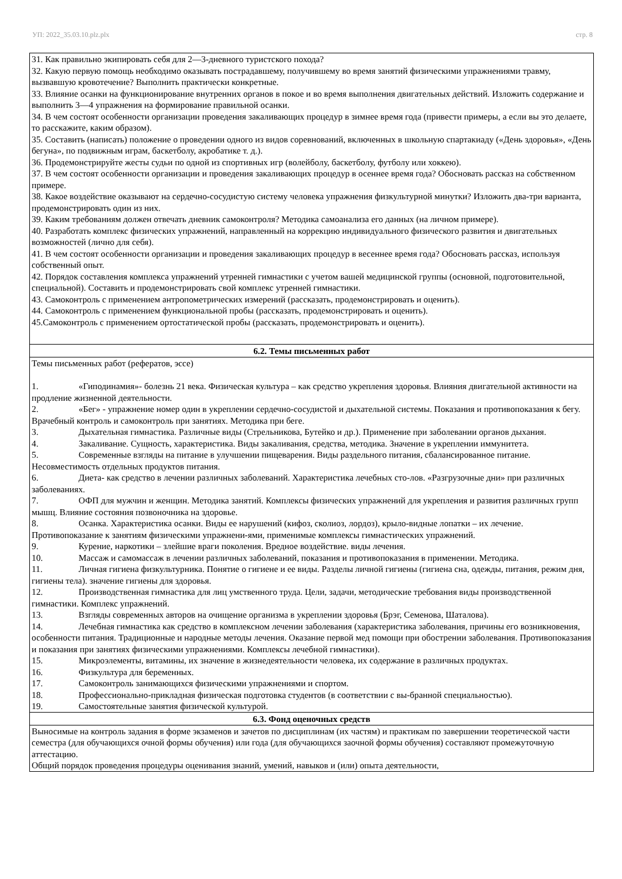УП: 2022_35.03.10.plz.plx стр. 8
| 31. Как правильно экипировать себя для 2—3-дневного туристского похода? 32. Какую первую помощь необходимо оказывать пострадавшему, получившему во время занятий физическими упражнениями травму, вызвавшую кровотечение? Выполнить практически конкретные. 33. Влияние осанки на функционирование внутренних органов в покое и во время выполнения двигательных действий. Изложить содержание и выполнить 3—4 упражнения на формирование правильной осанки. 34. В чем состоят особенности организации проведения закаливающих процедур в зимнее время года (привести примеры, а если вы это делаете, то расскажите, каким образом). 35. Составить (написать) положение о проведении одного из видов соревнований, включенных в школьную спартакиаду («День здоровья», «День бегуна», по подвижным играм, баскетболу, акробатике т. д.). 36. Продемонстрируйте жесты судьи по одной из спортивных игр (волейболу, баскетболу, футболу или хоккею). 37. В чем состоят особенности организации и проведения закаливающих процедур в осеннее время года? Обосновать рассказ на собственном примере. 38. Какое воздействие оказывают на сердечно-сосудистую систему человека упражнения физкультурной минутки? Изложить два-три варианта, продемонстрировать один из них. 39. Каким требованиям должен отвечать дневник самоконтроля? Методика самоанализа его данных (на личном примере). 40. Разработать комплекс физических упражнений, направленный на коррекцию индивидуального физического развития и двигательных возможностей (лично для себя). 41. В чем состоят особенности организации и проведения закаливающих процедур в весеннее время года? Обосновать рассказ, используя собственный опыт. 42. Порядок составления комплекса упражнений утренней гимнастики с учетом вашей медицинской группы (основной, подготовительной, специальной). Составить и продемонстрировать свой комплекс утренней гимнастики. 43. Самоконтроль с применением антропометрических измерений (рассказать, продемонстрировать и оценить). 44. Самоконтроль с применением функциональной пробы (рассказать, продемонстрировать и оценить). 45.Самоконтроль с применением ортостатической пробы (рассказать, продемонстрировать и оценить). |
| 6.2. Темы письменных работ |
| Темы письменных работ (рефератов, эссе) 1. «Гиподинамия»- болезнь 21 века. Физическая культура – как средство укрепления здоровья. Влияния двигательной активности на продление жизненной деятельности. 2. «Бег» - упражнение номер один в укреплении сердечно-сосудистой и дыхательной системы. Показания и противопоказания к бегу. Врачебный контроль и самоконтроль при занятиях. Методика при беге. 3. Дыхательная гимнастика. Различные виды (Стрельникова, Бутейко и др.). Применение при заболевании органов дыхания. 4. Закаливание. Сущность, характеристика. Виды закаливания, средства, методика. Значение в укреплении иммунитета. 5. Современные взгляды на питание в улучшении пищеварения. Виды раздельного питания, сбалансированное питание. Несовместимость отдельных продуктов питания. 6. Диета- как средство в лечении различных заболеваний. Характеристика лечебных сто-лов. «Разгрузочные дни» при различных заболеваниях. 7. ОФП для мужчин и женщин. Методика занятий. Комплексы физических упражнений для укрепления и развития различных групп мышц. Влияние состояния позвоночника на здоровье. 8. Осанка. Характеристика осанки. Виды ее нарушений (кифоз, сколиоз, лордоз), крыло-видные лопатки – их лечение. Противопоказание к занятиям физическими упражнени-ями, применимые комплексы гимнастических упражнений. 9. Курение, наркотики – злейшие враги поколения. Вредное воздействие. виды лечения. 10. Массаж и самомассаж в лечении различных заболеваний, показания и противопоказания в применении. Методика. 11. Личная гигиена физкультурника. Понятие о гигиене и ее виды. Разделы личной гигиены (гигиена сна, одежды, питания, режим дня, гигиены тела). значение гигиены для здоровья. 12. Производственная гимнастика для лиц умственного труда. Цели, задачи, методические требования виды производственной гимнастики. Комплекс упражнений. 13. Взгляды современных авторов на очищение организма в укреплении здоровья (Брэг, Семенова, Шаталова). 14. Лечебная гимнастика как средство в комплексном лечении заболевания (характеристика заболевания, причины его возникновения, особенности питания. Традиционные и народные методы лечения. Оказание первой мед помощи при обострении заболевания. Противопоказания и показания при занятиях физическими упражнениями. Комплексы лечебной гимнастики). 15. Микроэлементы, витамины, их значение в жизнедеятельности человека, их содержание в различных продуктах. 16. Физкультура для беременных. 17. Самоконтроль занимающихся физическими упражнениями и спортом. 18. Профессионально-прикладная физическая подготовка студентов (в соответствии с вы-бранной специальностью). 19. Самостоятельные занятия физической культурой. |
| 6.3. Фонд оценочных средств |
| Выносимые на контроль задания в форме экзаменов и зачетов по дисциплинам (их частям) и практикам по завершении теоретической части семестра (для обучающихся очной формы обучения) или года (для обучающихся заочной формы обучения) составляют промежуточную аттестацию. Общий порядок проведения процедуры оценивания знаний, умений, навыков и (или) опыта деятельности, |